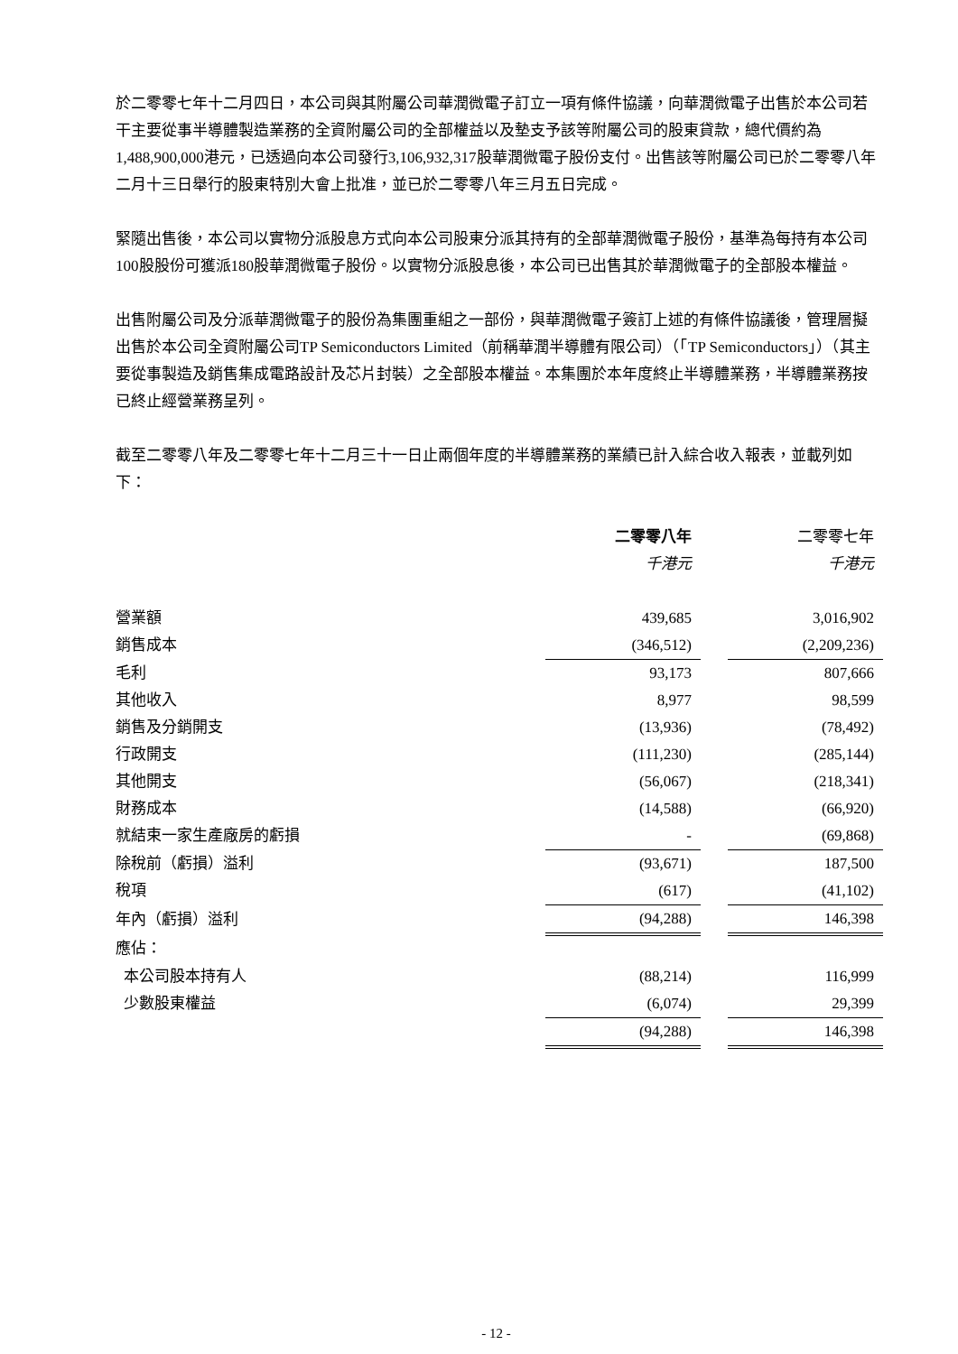於二零零七年十二月四日，本公司與其附屬公司華潤微電子訂立一項有條件協議，向華潤微電子出售於本公司若干主要從事半導體製造業務的全資附屬公司的全部權益以及墊支予該等附屬公司的股東貸款，總代價約為1,488,900,000港元，已透過向本公司發行3,106,932,317股華潤微電子股份支付。出售該等附屬公司已於二零零八年二月十三日舉行的股東特別大會上批准，並已於二零零八年三月五日完成。
緊隨出售後，本公司以實物分派股息方式向本公司股東分派其持有的全部華潤微電子股份，基準為每持有本公司100股股份可獲派180股華潤微電子股份。以實物分派股息後，本公司已出售其於華潤微電子的全部股本權益。
出售附屬公司及分派華潤微電子的股份為集團重組之一部份，與華潤微電子簽訂上述的有條件協議後，管理層擬出售於本公司全資附屬公司TP Semiconductors Limited（前稱華潤半導體有限公司）（「TP Semiconductors」）（其主要從事製造及銷售集成電路設計及芯片封裝）之全部股本權益。本集團於本年度終止半導體業務，半導體業務按已終止經營業務呈列。
截至二零零八年及二零零七年十二月三十一日止兩個年度的半導體業務的業績已計入綜合收入報表，並載列如下：
| | 二零零八年 | | 二零零七年 |
| | 千港元 | | 千港元 |
| 營業額 | 439,685 | | 3,016,902 |
| 銷售成本 | (346,512) | | (2,209,236) |
| 毛利 | 93,173 | | 807,666 |
| 其他收入 | 8,977 | | 98,599 |
| 銷售及分銷開支 | (13,936) | | (78,492) |
| 行政開支 | (111,230) | | (285,144) |
| 其他開支 | (56,067) | | (218,341) |
| 財務成本 | (14,588) | | (66,920) |
| 就結束一家生產廠房的虧損 | - | | (69,868) |
| 除稅前（虧損）溢利 | (93,671) | | 187,500 |
| 稅項 | (617) | | (41,102) |
| 年內（虧損）溢利 | (94,288) | | 146,398 |
| 應佔： | | | |
| 本公司股本持有人 | (88,214) | | 116,999 |
| 少數股東權益 | (6,074) | | 29,399 |
| | (94,288) | | 146,398 |
- 12 -